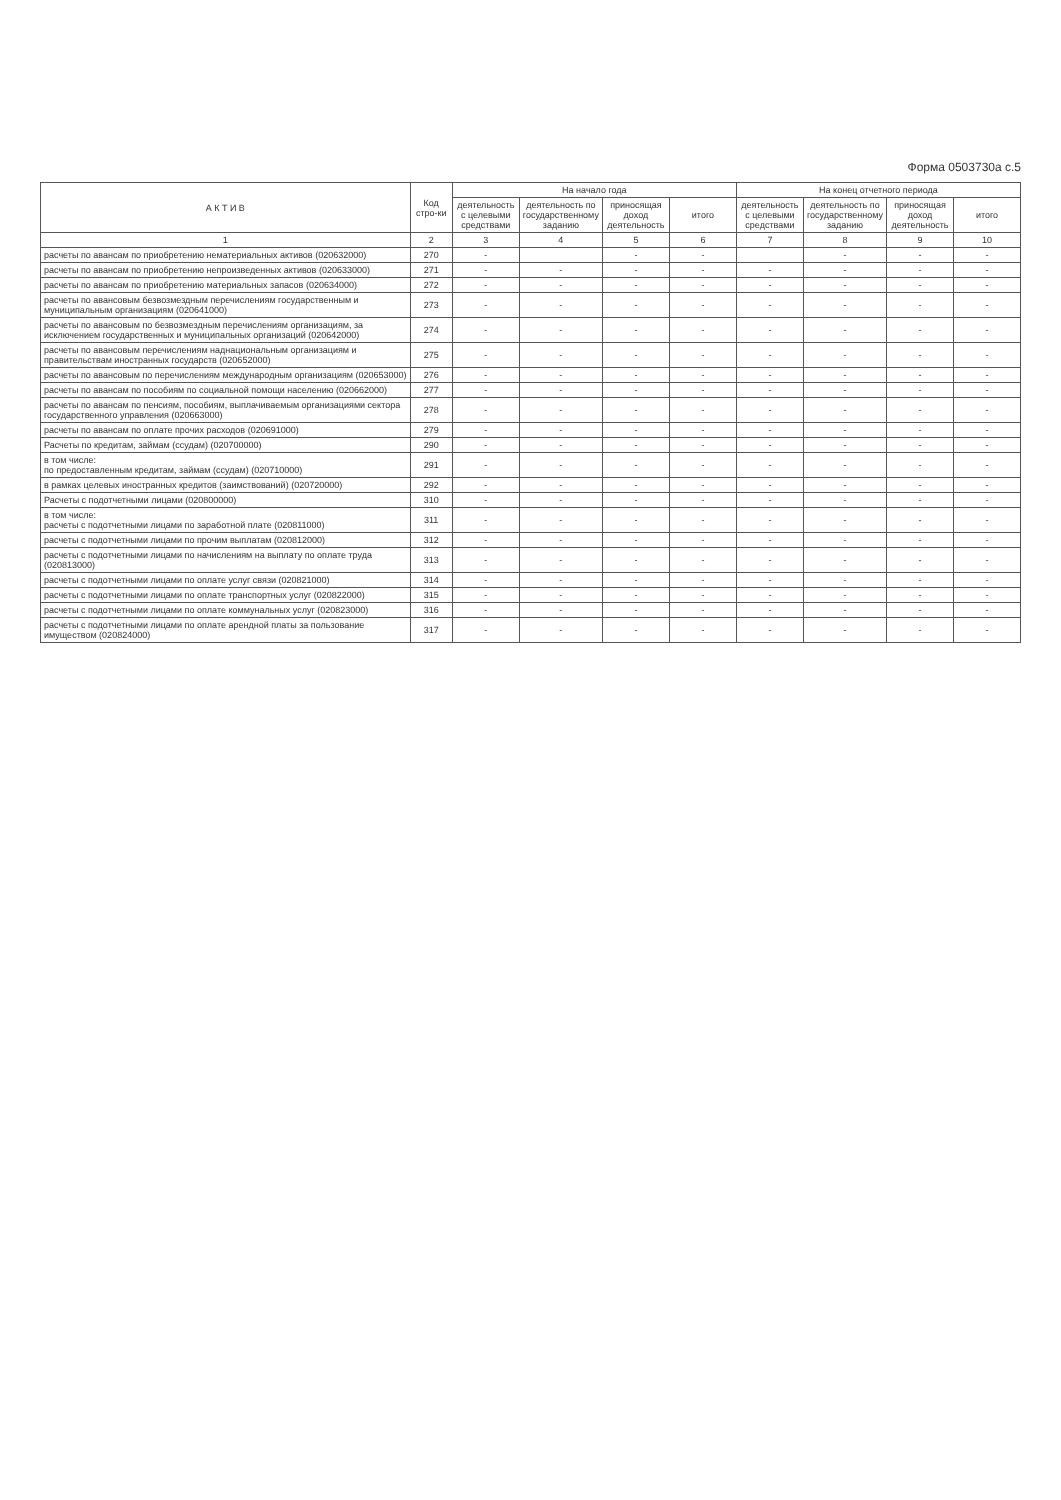Форма 0503730а с.5
| А К Т И В | Код стро-ки | На начало года | | | | На конец отчетного периода | | | |
| --- | --- | --- | --- | --- | --- | --- | --- | --- | --- |
| | | деятельность с целевыми средствами | деятельность по государственному заданию | приносящая доход деятельность | итого | деятельность с целевыми средствами | деятельность по государственному заданию | приносящая доход деятельность | итого |
| 1 | 2 | 3 | 4 | 5 | 6 | 7 | 8 | 9 | 10 |
| расчеты по авансам по приобретению нематериальных активов (020632000) | 270 | - | | - | - | | - | - | - |
| расчеты по авансам по приобретению непроизведенных активов (020633000) | 271 | - | - | - | - | - | - | - | - |
| расчеты по авансам по приобретению материальных запасов (020634000) | 272 | - | - | - | - | - | - | - | - |
| расчеты по авансовым безвозмездным перечислениям государственным и муниципальным организациям (020641000) | 273 | - | - | - | - | - | - | - | - |
| расчеты по авансовым по безвозмездным перечислениям организациям, за исключением государственных и муниципальных организаций (020642000) | 274 | - | - | - | - | - | - | - | - |
| расчеты по авансовым перечислениям наднациональным организациям и правительствам иностранных государств (020652000) | 275 | - | - | - | - | - | - | - | - |
| расчеты по авансовым по перечислениям международным организациям (020653000) | 276 | - | - | - | - | - | - | - | - |
| расчеты по авансам по пособиям по социальной помощи населению (020662000) | 277 | - | - | - | - | - | - | - | - |
| расчеты по авансам по пенсиям, пособиям, выплачиваемым организациями сектора государственного управления (020663000) | 278 | - | - | - | - | - | - | - | - |
| расчеты по авансам по оплате прочих расходов (020691000) | 279 | - | - | - | - | - | - | - | - |
| Расчеты по кредитам, займам (ссудам) (020700000) | 290 | - | - | - | - | - | - | - | - |
| в том числе: по предоставленным кредитам, займам (ссудам) (020710000) | 291 | - | - | - | - | - | - | - | - |
| в рамках целевых иностранных кредитов (заимствований) (020720000) | 292 | - | - | - | - | - | - | - | - |
| Расчеты с подотчетными лицами (020800000) | 310 | - | - | - | - | - | - | - | - |
| в том числе: расчеты с подотчетными лицами по заработной плате (020811000) | 311 | - | - | - | - | - | - | - | - |
| расчеты с подотчетными лицами по прочим выплатам (020812000) | 312 | - | - | - | - | - | - | - | - |
| расчеты с подотчетными лицами по начислениям на выплату по оплате труда (020813000) | 313 | - | - | - | - | - | - | - | - |
| расчеты с подотчетными лицами по оплате услуг связи (020821000) | 314 | - | - | - | - | - | - | - | - |
| расчеты с подотчетными лицами по оплате транспортных услуг (020822000) | 315 | - | - | - | - | - | - | - | - |
| расчеты с подотчетными лицами по оплате коммунальных услуг (020823000) | 316 | - | - | - | - | - | - | - | - |
| расчеты с подотчетными лицами по оплате арендной платы за пользование имуществом (020824000) | 317 | - | - | - | - | - | - | - | - |